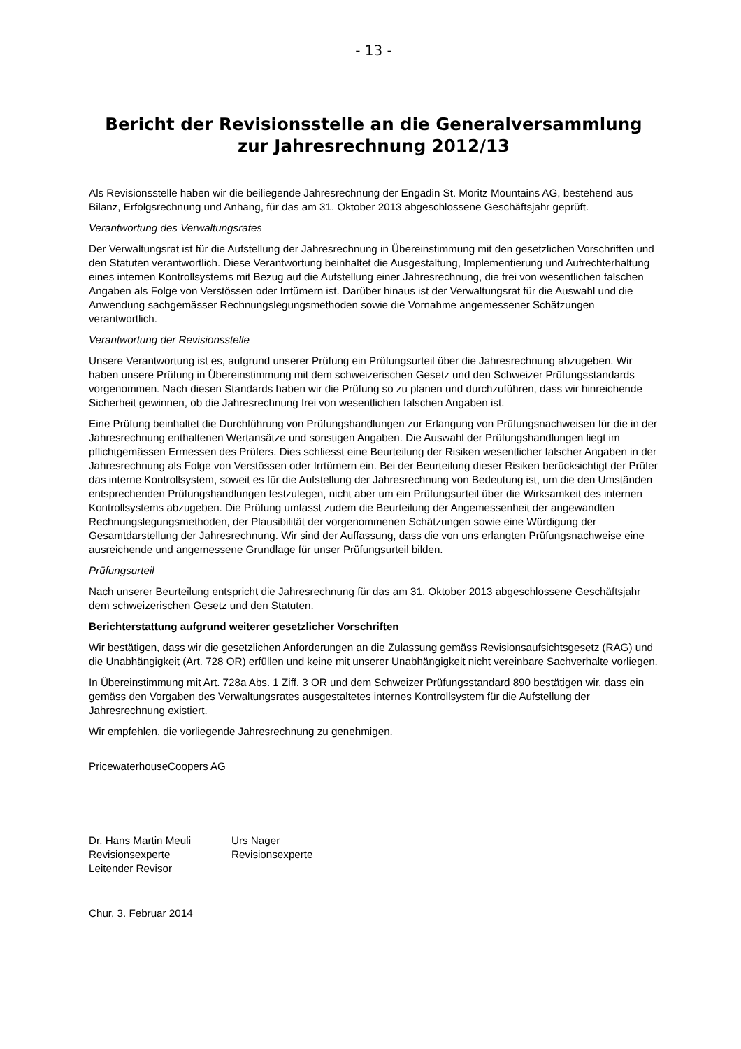- 13 -
Bericht der Revisionsstelle an die Generalversammlung
zur Jahresrechnung 2012/13
Als Revisionsstelle haben wir die beiliegende Jahresrechnung der Engadin St. Moritz Mountains AG, bestehend aus Bilanz, Erfolgsrechnung und Anhang, für das am 31. Oktober 2013 abgeschlossene Geschäftsjahr geprüft.
Verantwortung des Verwaltungsrates
Der Verwaltungsrat ist für die Aufstellung der Jahresrechnung in Übereinstimmung mit den gesetzlichen Vorschriften und den Statuten verantwortlich. Diese Verantwortung beinhaltet die Ausgestaltung, Implementierung und Aufrechterhaltung eines internen Kontrollsystems mit Bezug auf die Aufstellung einer Jahresrechnung, die frei von wesentlichen falschen Angaben als Folge von Verstössen oder Irrtümern ist. Darüber hinaus ist der Verwaltungsrat für die Auswahl und die Anwendung sachgemässer Rechnungslegungsmethoden sowie die Vornahme angemessener Schätzungen verantwortlich.
Verantwortung der Revisionsstelle
Unsere Verantwortung ist es, aufgrund unserer Prüfung ein Prüfungsurteil über die Jahresrechnung abzugeben. Wir haben unsere Prüfung in Übereinstimmung mit dem schweizerischen Gesetz und den Schweizer Prüfungsstandards vorgenommen. Nach diesen Standards haben wir die Prüfung so zu planen und durchzuführen, dass wir hinreichende Sicherheit gewinnen, ob die Jahresrechnung frei von wesentlichen falschen Angaben ist.
Eine Prüfung beinhaltet die Durchführung von Prüfungshandlungen zur Erlangung von Prüfungsnachweisen für die in der Jahresrechnung enthaltenen Wertansätze und sonstigen Angaben. Die Auswahl der Prüfungshandlungen liegt im pflichtgemässen Ermessen des Prüfers. Dies schliesst eine Beurteilung der Risiken wesentlicher falscher Angaben in der Jahresrechnung als Folge von Verstössen oder Irrtümern ein. Bei der Beurteilung dieser Risiken berücksichtigt der Prüfer das interne Kontrollsystem, soweit es für die Aufstellung der Jahresrechnung von Bedeutung ist, um die den Umständen entsprechenden Prüfungshandlungen festzulegen, nicht aber um ein Prüfungsurteil über die Wirksamkeit des internen Kontrollsystems abzugeben. Die Prüfung umfasst zudem die Beurteilung der Angemessenheit der angewandten Rechnungslegungsmethoden, der Plausibilität der vorgenommenen Schätzungen sowie eine Würdigung der Gesamtdarstellung der Jahresrechnung. Wir sind der Auffassung, dass die von uns erlangten Prüfungsnachweise eine ausreichende und angemessene Grundlage für unser Prüfungsurteil bilden.
Prüfungsurteil
Nach unserer Beurteilung entspricht die Jahresrechnung für das am 31. Oktober 2013 abgeschlossene Geschäftsjahr dem schweizerischen Gesetz und den Statuten.
Berichterstattung aufgrund weiterer gesetzlicher Vorschriften
Wir bestätigen, dass wir die gesetzlichen Anforderungen an die Zulassung gemäss Revisionsaufsichtsgesetz (RAG) und die Unabhängigkeit (Art. 728 OR) erfüllen und keine mit unserer Unabhängigkeit nicht vereinbare Sachverhalte vorliegen.
In Übereinstimmung mit Art. 728a Abs. 1 Ziff. 3 OR und dem Schweizer Prüfungsstandard 890 bestätigen wir, dass ein gemäss den Vorgaben des Verwaltungsrates ausgestaltetes internes Kontrollsystem für die Aufstellung der Jahresrechnung existiert.
Wir empfehlen, die vorliegende Jahresrechnung zu genehmigen.
PricewaterhouseCoopers AG
Dr. Hans Martin Meuli
Revisionsexperte
Leitender Revisor
Urs Nager
Revisionsexperte
Chur, 3. Februar 2014